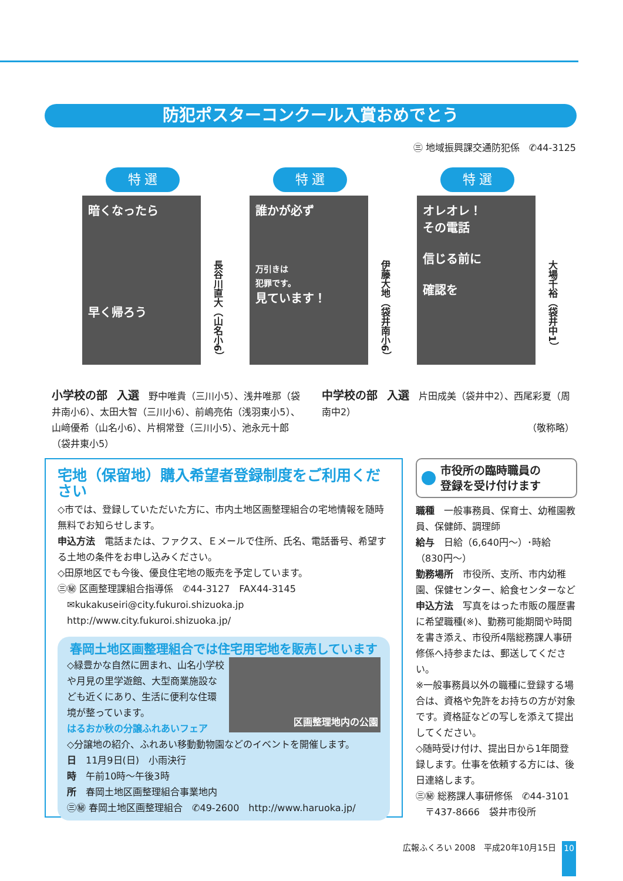防犯ポスターコンクール入賞おめでとう
㊂ 地域振興課交通防犯係　✆44-3125
特 選
暗くなったら
早く帰ろう
長谷川直大（山名小6）
特 選
誰かが必ず
万引きは
犯罪です。
見ています！
伊藤大地（袋井南小6）
特 選
オレオレ！
その電話
信じる前に
確認を
大場千裕（袋井中1）
小学校の部　入選　野中唯貴（三川小5）、浅井唯那（袋井南小6）、太田大智（三川小6）、前嶋亮佑（浅羽東小5）、山﨑優希（山名小6）、片桐常登（三川小5）、池永元十郎（袋井東小5）
中学校の部　入選　片田成美（袋井中2）、西尾彩夏（周南中2）
（敬称略）
宅地（保留地）購入希望者登録制度をご利用ください
◇市では、登録していただいた方に、市内土地区画整理組合の宅地情報を随時無料でお知らせします。
申込方法　電話または、ファクス、Ｅメールで住所、氏名、電話番号、希望する土地の条件をお申し込みください。
◇田原地区でも今後、優良住宅地の販売を予定しています。
㊂㊙ 区画整理課組合指導係　✆44-3127　FAX44-3145
　✉kukakuseiri@city.fukuroi.shizuoka.jp
　http://www.city.fukuroi.shizuoka.jp/
春岡土地区画整理組合では住宅用宅地を販売しています
区画整理地内の公園
◇緑豊かな自然に囲まれ、山名小学校や月見の里学遊館、大型商業施設なども近くにあり、生活に便利な住環境が整っています。
はるおか秋の分譲ふれあいフェア
◇分譲地の紹介、ふれあい移動動物園などのイベントを開催します。
日　11月9日(日)　小雨決行
時　午前10時～午後3時
所　春岡土地区画整理組合事業地内
㊂㊙ 春岡土地区画整理組合　✆49-2600　http://www.haruoka.jp/
市役所の臨時職員の
登録を受け付けます
職種　一般事務員、保育士、幼稚園教員、保健師、調理師
給与　日給（6,640円～）･時給（830円～）
勤務場所　市役所、支所、市内幼稚園、保健センター、給食センターなど
申込方法　写真をはった市販の履歴書に希望職種(※)、勤務可能期間や時間を書き添え、市役所4階総務課人事研修係へ持参または、郵送してください。
※一般事務員以外の職種に登録する場合は、資格や免許をお持ちの方が対象です。資格証などの写しを添えて提出してください。
◇随時受け付け、提出日から1年間登録します。仕事を依頼する方には、後日連絡します。
㊂㊙ 総務課人事研修係　✆44-3101
　〒437-8666　袋井市役所
広報ふくろい 2008　平成20年10月15日 10